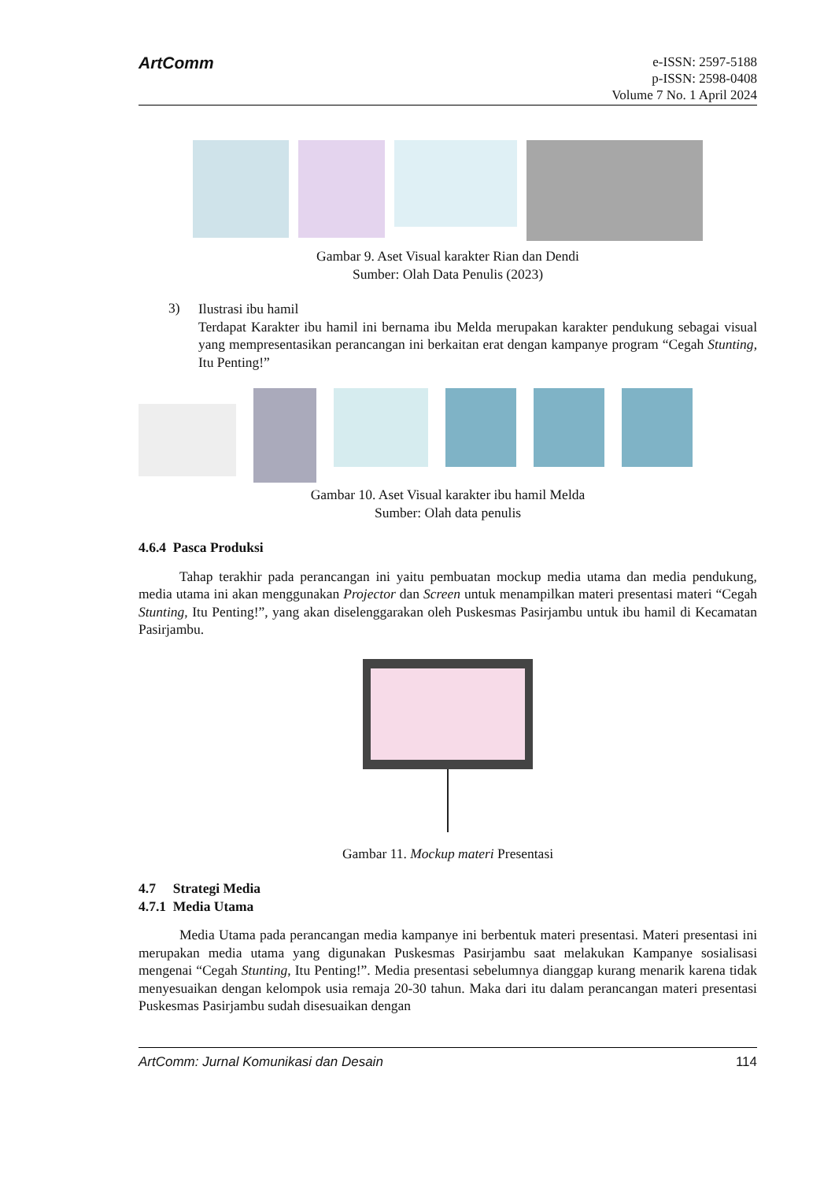ArtComm
e-ISSN: 2597-5188
p-ISSN: 2598-0408
Volume 7 No. 1 April 2024
Gambar 9. Aset Visual karakter Rian dan Dendi
Sumber: Olah Data Penulis (2023)
3)
Ilustrasi ibu hamil
Terdapat Karakter ibu hamil ini bernama ibu Melda merupakan karakter pendukung sebagai visual yang mempresentasikan perancangan ini berkaitan erat dengan kampanye program “Cegah Stunting, Itu Penting!”
Gambar 10. Aset Visual karakter ibu hamil Melda
Sumber: Olah data penulis
4.6.4 Pasca Produksi
Tahap terakhir pada perancangan ini yaitu pembuatan mockup media utama dan media pendukung, media utama ini akan menggunakan Projector dan Screen untuk menampilkan materi presentasi materi “Cegah Stunting, Itu Penting!”, yang akan diselenggarakan oleh Puskesmas Pasirjambu untuk ibu hamil di Kecamatan Pasirjambu.
Gambar 11. Mockup materi Presentasi
4.7 Strategi Media
4.7.1 Media Utama
Media Utama pada perancangan media kampanye ini berbentuk materi presentasi. Materi presentasi ini merupakan media utama yang digunakan Puskesmas Pasirjambu saat melakukan Kampanye sosialisasi mengenai “Cegah Stunting, Itu Penting!”. Media presentasi sebelumnya dianggap kurang menarik karena tidak menyesuaikan dengan kelompok usia remaja 20-30 tahun. Maka dari itu dalam perancangan materi presentasi Puskesmas Pasirjambu sudah disesuaikan dengan
ArtComm: Jurnal Komunikasi dan Desain 114